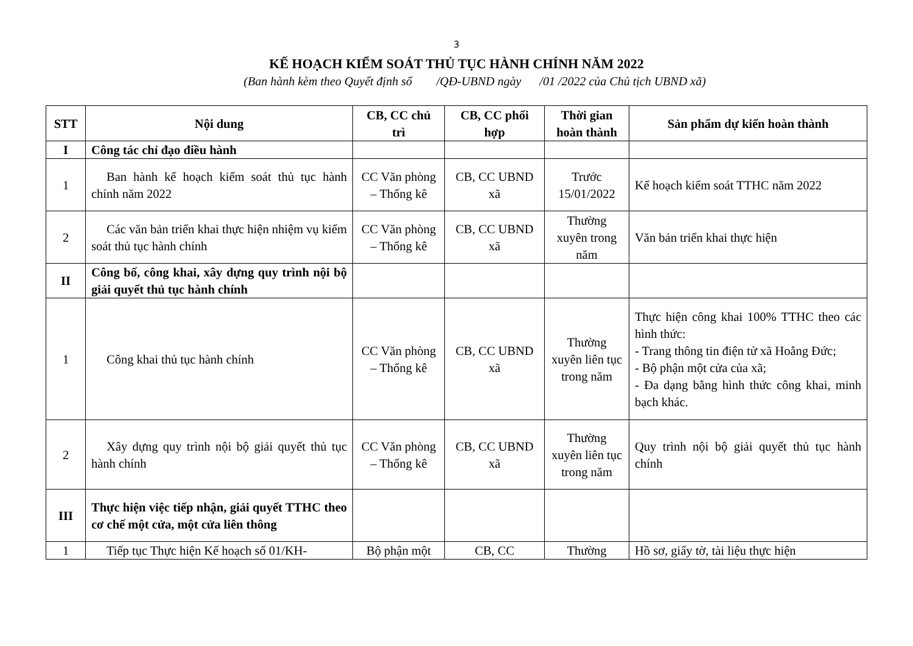3
KẾ HOẠCH KIỂM SOÁT THỦ TỤC HÀNH CHÍNH NĂM 2022
(Ban hành kèm theo Quyết định số /QĐ-UBND ngày /01 /2022 của Chủ tịch UBND xã)
| STT | Nội dung | CB, CC chủ trì | CB, CC phối hợp | Thời gian hoàn thành | Sản phẩm dự kiến hoàn thành |
| --- | --- | --- | --- | --- | --- |
| I | Công tác chỉ đạo điều hành | | | | |
| 1 | Ban hành kế hoạch kiểm soát thủ tục hành chính năm 2022 | CC Văn phòng – Thống kê | CB, CC UBND xã | Trước 15/01/2022 | Kế hoạch kiểm soát TTHC năm 2022 |
| 2 | Các văn bản triển khai thực hiện nhiệm vụ kiểm soát thủ tục hành chính | CC Văn phòng – Thống kê | CB, CC UBND xã | Thường xuyên trong năm | Văn bản triển khai thực hiện |
| II | Công bố, công khai, xây dựng quy trình nội bộ giải quyết thủ tục hành chính | | | | |
| 1 | Công khai thủ tục hành chính | CC Văn phòng – Thống kê | CB, CC UBND xã | Thường xuyên liên tục trong năm | Thực hiện công khai 100% TTHC theo các hình thức: - Trang thông tin điện tử xã Hoằng Đức; - Bộ phận một cửa của xã; - Đa dạng bằng hình thức công khai, minh bạch khác. |
| 2 | Xây dựng quy trình nội bộ giải quyết thủ tục hành chính | CC Văn phòng – Thống kê | CB, CC UBND xã | Thường xuyên liên tục trong năm | Quy trình nội bộ giải quyết thủ tục hành chính |
| III | Thực hiện việc tiếp nhận, giải quyết TTHC theo cơ chế một cửa, một cửa liên thông | | | | |
| 1 | Tiếp tục Thực hiện Kế hoạch số 01/KH- | Bộ phận một | CB, CC | Thường | Hồ sơ, giấy tờ, tài liệu thực hiện |